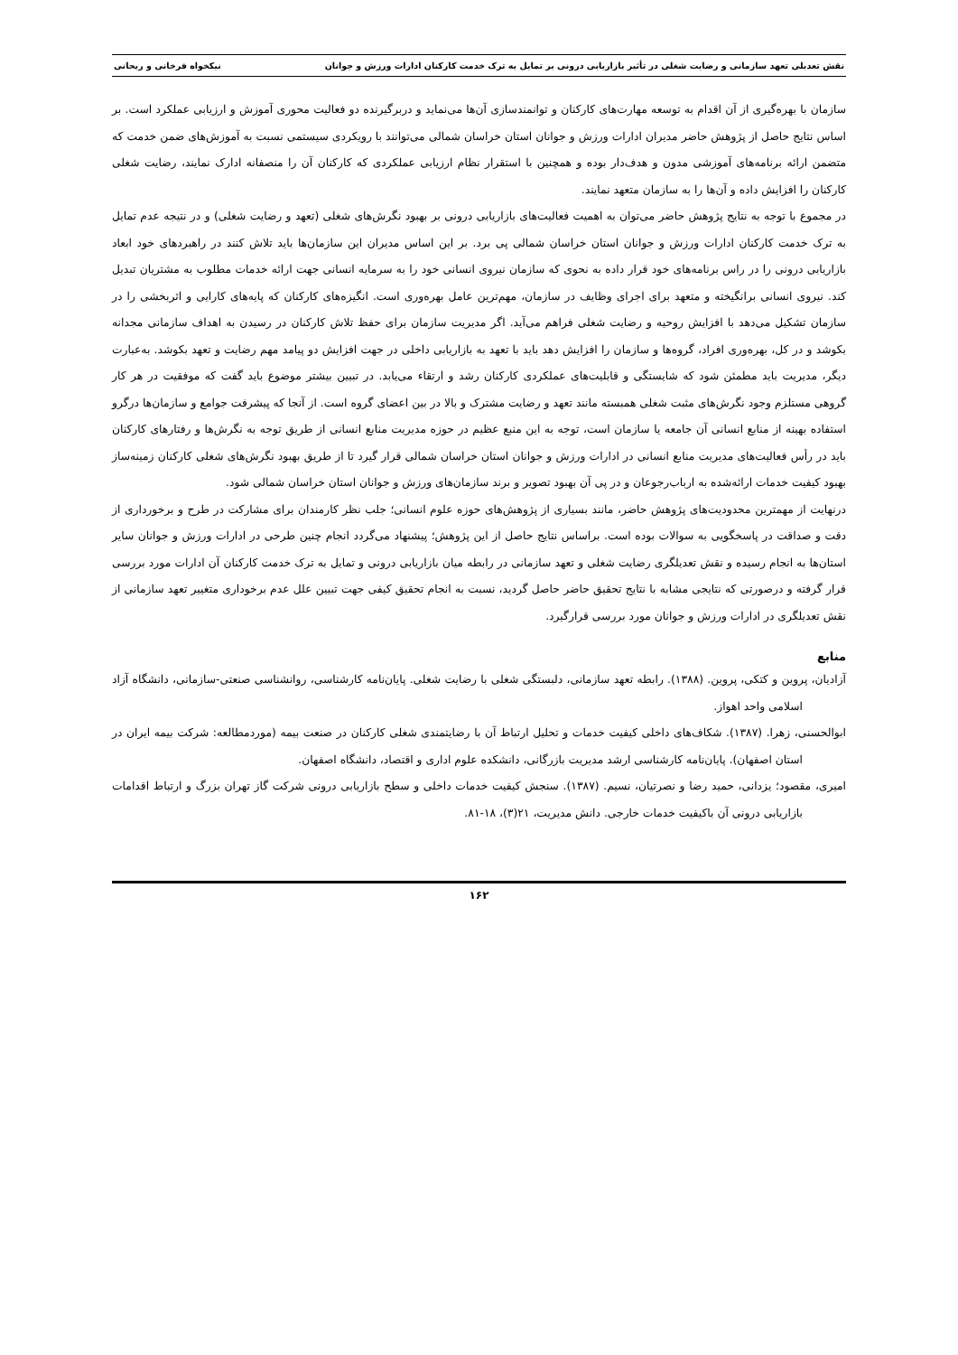نقش تعدیلی تعهد سازمانی و رضایت شغلی در تأثیر بازاریابی درونی بر تمایل به ترک خدمت کارکنان ادارات ورزش و جوانان نیکخواه فرخانی و ریحانی
سازمان با بهره‌گیری از آن اقدام به توسعه مهارت‌های کارکنان و توانمندسازی آن‌ها می‌نماید و دربرگیرنده دو فعالیت محوری آموزش و ارزیابی عملکرد است. بر اساس نتایج حاصل از پژوهش حاضر مدیران ادارات ورزش و جوانان استان خراسان شمالی می‌توانند با رویکردی سیستمی نسبت به آموزش‌های ضمن خدمت که متضمن ارائه برنامه‌های آموزشی مدون و هدف‌دار بوده و همچنین با استقرار نظام ارزیابی عملکردی که کارکنان آن را منصفانه ادارک نمایند، رضایت شغلی کارکنان را افزایش داده و آن‌ها را به سازمان متعهد نمایند.
در مجموع با توجه به نتایج پژوهش حاضر می‌توان به اهمیت فعالیت‌های بازاریابی درونی بر بهبود نگرش‌های شغلی (تعهد و رضایت شغلی) و در نتیجه عدم تمایل به ترک خدمت کارکنان ادارات ورزش و جوانان استان خراسان شمالی پی برد. بر این اساس مدیران این سازمان‌ها باید تلاش کنند در راهبردهای خود ابعاد بازاریابی درونی را در راس برنامه‌های خود قرار داده به نحوی که سازمان نیروی انسانی خود را به سرمایه انسانی جهت ارائه خدمات مطلوب به مشتریان تبدیل کند. نیروی انسانی برانگیخته و متعهد برای اجرای وظایف در سازمان، مهم‌ترین عامل بهره‌وری است. انگیزه‌های کارکنان که پایه‌های کارایی و اثربخشی را در سازمان تشکیل می‌دهد با افزایش روحیه و رضایت شغلی فراهم می‌آید. اگر مدیریت سازمان برای حفظ تلاش کارکنان در رسیدن به اهداف سازمانی مجدانه بکوشد و در کل، بهره‌وری افراد، گروه‌ها و سازمان را افزایش دهد باید با تعهد به بازاریابی داخلی در جهت افزایش دو پیامد مهم رضایت و تعهد بکوشد. به‌عبارت دیگر، مدیریت باید مطمئن شود که شایستگی و قابلیت‌های عملکردی کارکنان رشد و ارتقاء می‌یابد. در تبیین بیشتر موضوع باید گفت که موفقیت در هر کار گروهی مستلزم وجود نگرش‌های مثبت شغلی همبسته مانند تعهد و رضایت مشترک و بالا در بین اعضای گروه است. از آنجا که پیشرفت جوامع و سازمان‌ها درگرو استفاده بهینه از منابع انسانی آن جامعه یا سازمان است، توجه به این منبع عظیم در حوزه مدیریت منابع انسانی از طریق توجه به نگرش‌ها و رفتارهای کارکنان باید در رأس فعالیت‌های مدیریت منابع انسانی در ادارات ورزش و جوانان استان خراسان شمالی قرار گیرد تا از طریق بهبود نگرش‌های شغلی کارکنان زمینه‌ساز بهبود کیفیت خدمات ارائه‌شده به ارباب‌رجوعان و در پی آن بهبود تصویر و برند سازمان‌های ورزش و جوانان استان خراسان شمالی شود.
درنهایت از مهمترین محدودیت‌های پژوهش حاضر، مانند بسیاری از پژوهش‌های حوزه علوم انسانی؛ جلب نظر کارمندان برای مشارکت در طرح و برخورداری از دقت و صداقت در پاسخگویی به سوالات بوده است. براساس نتایج حاصل از این پژوهش؛ پیشنهاد می‌گردد انجام چنین طرحی در ادارات ورزش و جوانان سایر استان‌ها به انجام رسیده و نقش تعدیلگری رضایت شغلی و تعهد سازمانی در رابطه میان بازاریابی درونی و تمایل به ترک خدمت کارکنان آن ادارات مورد بررسی قرار گرفته و درصورتی که نتایجی مشابه با نتایج تحقیق حاضر حاصل گردید، نسبت به انجام تحقیق کیفی جهت تبیین علل عدم برخوداری متغییر تعهد سازمانی از نقش تعدیلگری در ادارات ورزش و جوانان مورد بررسی قرارگیرد.
منابع
آزادیان، پروین و کتکی، پروین. (۱۳۸۸). رابطه تعهد سازمانی، دلبستگی شغلی با رضایت شغلی. پایان‌نامه کارشناسی، روانشناسی صنعتی-سازمانی، دانشگاه آزاد اسلامی واحد اهواز.
ابوالحسنی، زهرا. (۱۳۸۷). شکاف‌های داخلی کیفیت خدمات و تحلیل ارتباط آن با رضایتمندی شغلی کارکنان در صنعت بیمه (موردمطالعه: شرکت بیمه ایران در استان اصفهان). پایان‌نامه کارشناسی ارشد مدیریت بازرگانی، دانشکده علوم اداری و اقتصاد، دانشگاه اصفهان.
امیری، مقصود؛ یزدانی، حمید رضا و نصرتیان، نسیم. (۱۳۸۷). سنجش کیفیت خدمات داخلی و سطح بازاریابی درونی شرکت گاز تهران بزرگ و ارتباط اقدامات بازاریابی درونی آن باکیفیت خدمات خارجی. دانش مدیریت، ۲۱(۳)، ۱۸-۸۱.
۱۶۲